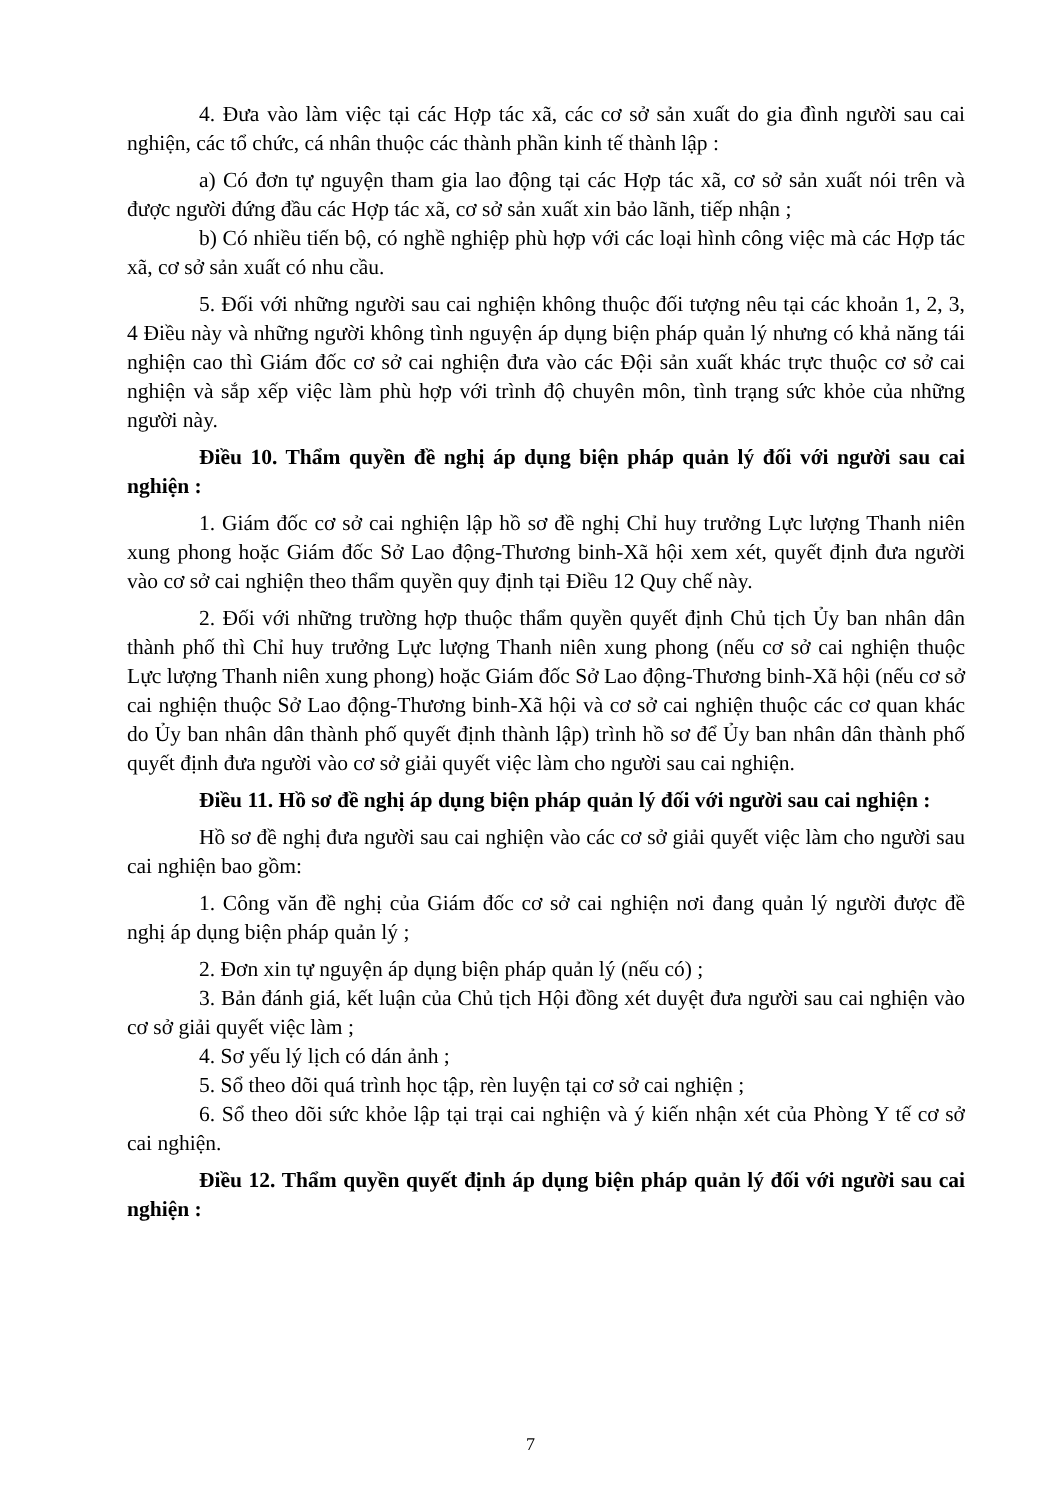4. Đưa vào làm việc tại các Hợp tác xã, các cơ sở sản xuất do gia đình người sau cai nghiện, các tổ chức, cá nhân thuộc các thành phần kinh tế thành lập :
a) Có đơn tự nguyện tham gia lao động tại các Hợp tác xã, cơ sở sản xuất nói trên và được người đứng đầu các Hợp tác xã, cơ sở sản xuất xin bảo lãnh, tiếp nhận ;
b) Có nhiều tiến bộ, có nghề nghiệp phù hợp với các loại hình công việc mà các Hợp tác xã, cơ sở sản xuất có nhu cầu.
5. Đối với những người sau cai nghiện không thuộc đối tượng nêu tại các khoản 1, 2, 3, 4 Điều này và những người không tình nguyện áp dụng biện pháp quản lý nhưng có khả năng tái nghiện cao thì Giám đốc cơ sở cai nghiện đưa vào các Đội sản xuất khác trực thuộc cơ sở cai nghiện và sắp xếp việc làm phù hợp với trình độ chuyên môn, tình trạng sức khỏe của những người này.
Điều 10. Thẩm quyền đề nghị áp dụng biện pháp quản lý đối với người sau cai nghiện :
1. Giám đốc cơ sở cai nghiện lập hồ sơ đề nghị Chỉ huy trưởng Lực lượng Thanh niên xung phong hoặc Giám đốc Sở Lao động-Thương binh-Xã hội xem xét, quyết định đưa người vào cơ sở cai nghiện theo thẩm quyền quy định tại Điều 12 Quy chế này.
2. Đối với những trường hợp thuộc thẩm quyền quyết định Chủ tịch Ủy ban nhân dân thành phố thì Chỉ huy trưởng Lực lượng Thanh niên xung phong (nếu cơ sở cai nghiện thuộc Lực lượng Thanh niên xung phong) hoặc Giám đốc Sở Lao động-Thương binh-Xã hội (nếu cơ sở cai nghiện thuộc Sở Lao động-Thương binh-Xã hội và cơ sở cai nghiện thuộc các cơ quan khác do Ủy ban nhân dân thành phố quyết định thành lập) trình hồ sơ để Ủy ban nhân dân thành phố quyết định đưa người vào cơ sở giải quyết việc làm cho người sau cai nghiện.
Điều 11. Hồ sơ đề nghị áp dụng biện pháp quản lý đối với người sau cai nghiện :
Hồ sơ đề nghị đưa người sau cai nghiện vào các cơ sở giải quyết việc làm cho người sau cai nghiện bao gồm:
1. Công văn đề nghị của Giám đốc cơ sở cai nghiện nơi đang quản lý người được đề nghị áp dụng biện pháp quản lý ;
2. Đơn xin tự nguyện áp dụng biện pháp quản lý (nếu có) ;
3. Bản đánh giá, kết luận của Chủ tịch Hội đồng xét duyệt đưa người sau cai nghiện vào cơ sở giải quyết việc làm ;
4. Sơ yếu lý lịch có dán ảnh ;
5. Sổ theo dõi quá trình học tập, rèn luyện tại cơ sở cai nghiện ;
6. Sổ theo dõi sức khỏe lập tại trại cai nghiện và ý kiến nhận xét của Phòng Y tế cơ sở cai nghiện.
Điều 12. Thẩm quyền quyết định áp dụng biện pháp quản lý đối với người sau cai nghiện :
7